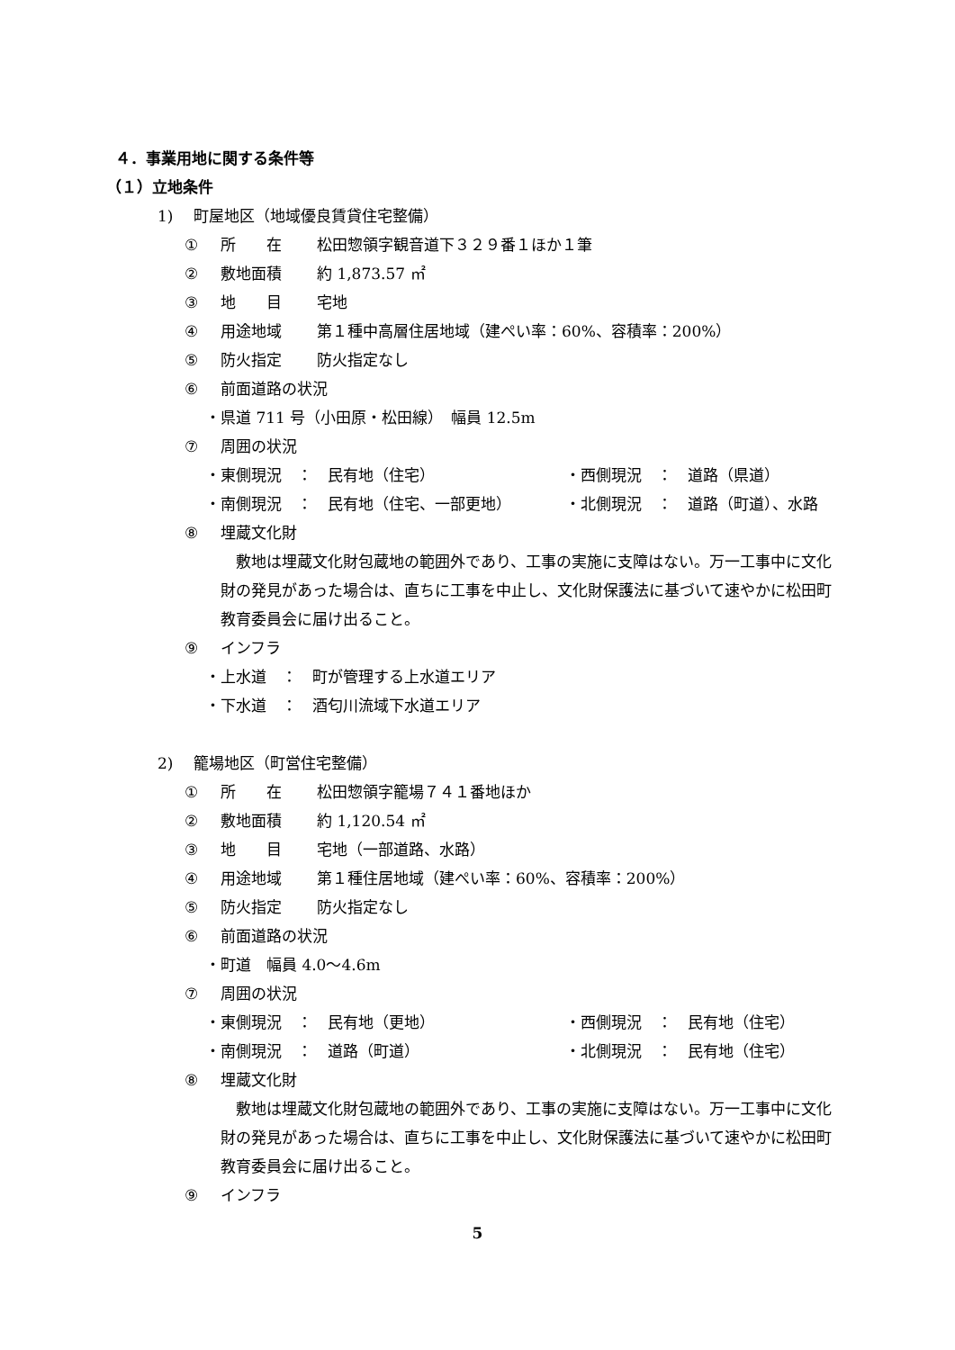４．事業用地に関する条件等
（１）立地条件
1)　 町屋地区（地域優良賃貸住宅整備）
① 所　　在 松田惣領字観音道下３２９番１ほか１筆
② 敷地面積 約 1,873.57 ㎡
③ 地　　目 宅地
④ 用途地域 第１種中高層住居地域（建ぺい率：60%、容積率：200%）
⑤ 防火指定 防火指定なし
⑥ 前面道路の状況
・県道 711 号（小田原・松田線）　幅員 12.5m
⑦ 周囲の状況
・東側現況　：　民有地（住宅） ・西側現況　：　道路（県道）
・南側現況　：　民有地（住宅、一部更地） ・北側現況　：　道路（町道）、水路
⑧ 埋蔵文化財
　敷地は埋蔵文化財包蔵地の範囲外であり、工事の実施に支障はない。万一工事中に文化財の発見があった場合は、直ちに工事を中止し、文化財保護法に基づいて速やかに松田町教育委員会に届け出ること。
⑨ インフラ
・上水道　：　町が管理する上水道エリア
・下水道　：　酒匂川流域下水道エリア
2)　 籠場地区（町営住宅整備）
① 所　　在 松田惣領字籠場７４１番地ほか
② 敷地面積 約 1,120.54 ㎡
③ 地　　目 宅地（一部道路、水路）
④ 用途地域 第１種住居地域（建ぺい率：60%、容積率：200%）
⑤ 防火指定 防火指定なし
⑥ 前面道路の状況
・町道　幅員 4.0～4.6m
⑦ 周囲の状況
・東側現況　：　民有地（更地） ・西側現況　：　民有地（住宅）
・南側現況　：　道路（町道） ・北側現況　：　民有地（住宅）
⑧ 埋蔵文化財
　敷地は埋蔵文化財包蔵地の範囲外であり、工事の実施に支障はない。万一工事中に文化財の発見があった場合は、直ちに工事を中止し、文化財保護法に基づいて速やかに松田町教育委員会に届け出ること。
⑨ インフラ
5